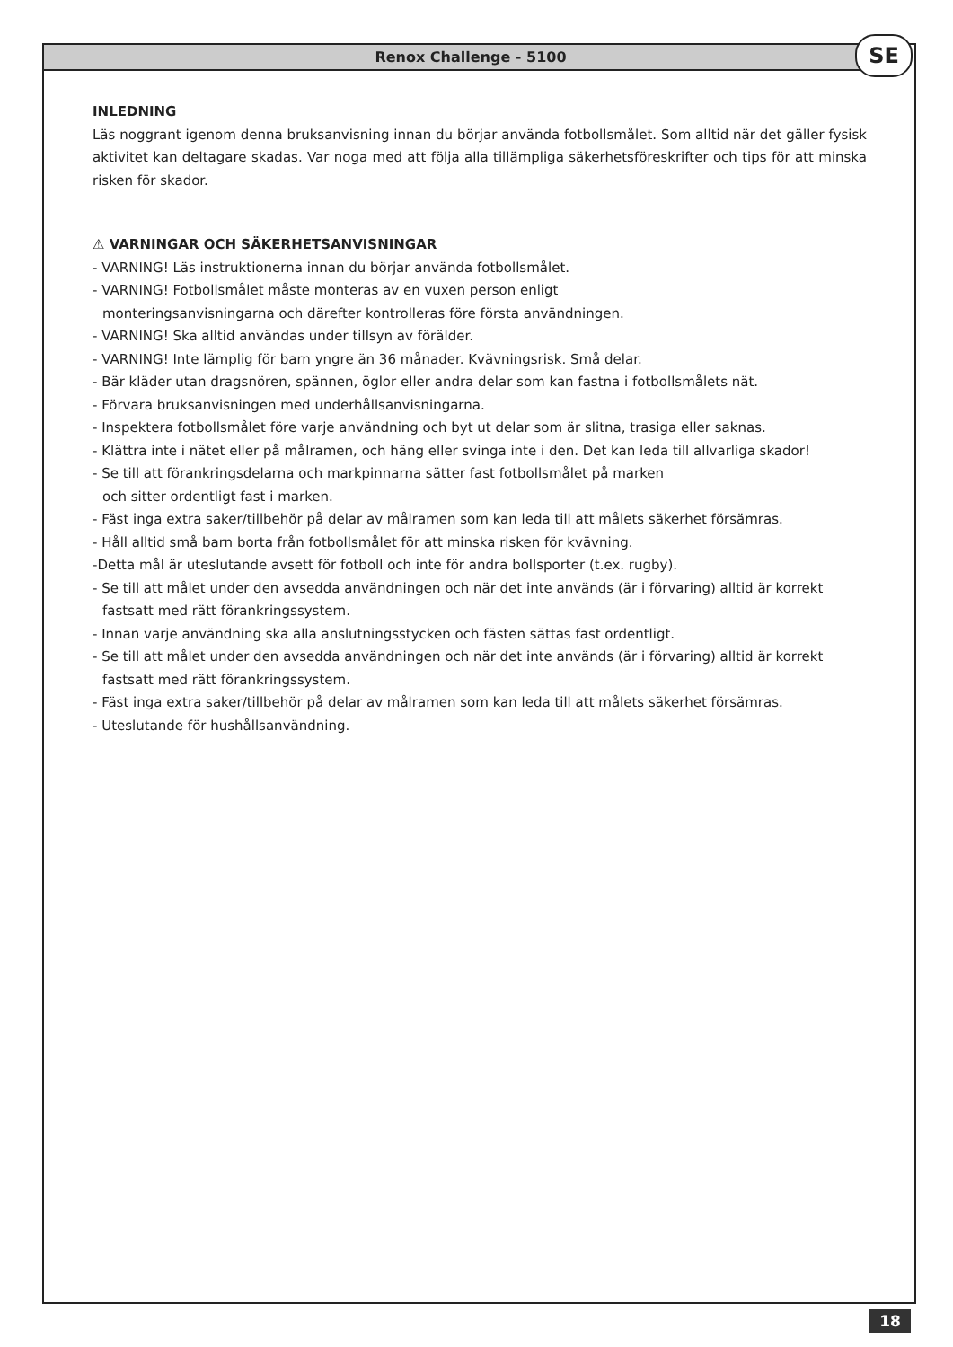Renox Challenge - 5100 SE
INLEDNING
Läs noggrant igenom denna bruksanvisning innan du börjar använda fotbollsmålet. Som alltid när det gäller fysisk aktivitet kan deltagare skadas. Var noga med att följa alla tillämpliga säkerhetsföreskrifter och tips för att minska risken för skador.
⚠ VARNINGAR OCH SÄKERHETSANVISNINGAR
- VARNING! Läs instruktionerna innan du börjar använda fotbollsmålet.
- VARNING! Fotbollsmålet måste monteras av en vuxen person enligt
monteringsanvisningarna och därefter kontrolleras före första användningen.
- VARNING! Ska alltid användas under tillsyn av förälder.
- VARNING! Inte lämplig för barn yngre än 36 månader. Kvävningsrisk. Små delar.
- Bär kläder utan dragsnören, spännen, öglor eller andra delar som kan fastna i fotbollsmålets nät.
- Förvara bruksanvisningen med underhållsanvisningarna.
- Inspektera fotbollsmålet före varje användning och byt ut delar som är slitna, trasiga eller saknas.
- Klättra inte i nätet eller på målramen, och häng eller svinga inte i den. Det kan leda till allvarliga skador!
- Se till att förankringsdelarna och markpinnarna sätter fast fotbollsmålet på marken
och sitter ordentligt fast i marken.
- Fäst inga extra saker/tillbehör på delar av målramen som kan leda till att målets säkerhet försämras.
- Håll alltid små barn borta från fotbollsmålet för att minska risken för kvävning.
-Detta mål är uteslutande avsett för fotboll och inte för andra bollsporter (t.ex. rugby).
- Se till att målet under den avsedda användningen och när det inte används (är i förvaring) alltid är korrekt fastsatt med rätt förankringssystem.
- Innan varje användning ska alla anslutningsstycken och fästen sättas fast ordentligt.
- Se till att målet under den avsedda användningen och när det inte används (är i förvaring) alltid är korrekt fastsatt med rätt förankringssystem.
- Fäst inga extra saker/tillbehör på delar av målramen som kan leda till att målets säkerhet försämras.
- Uteslutande för hushållsanvändning.
18